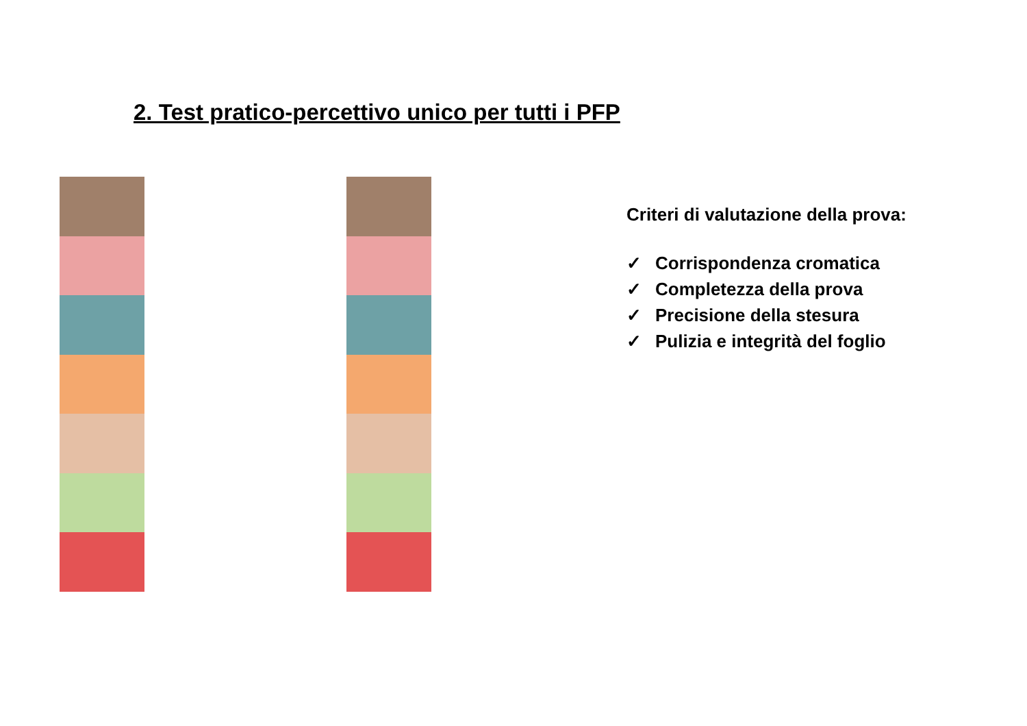2. Test pratico-percettivo unico per tutti i PFP
Criteri di valutazione della prova:
✓ Corrispondenza cromatica
✓ Completezza della prova
✓ Precisione della stesura
✓ Pulizia e integrità del foglio